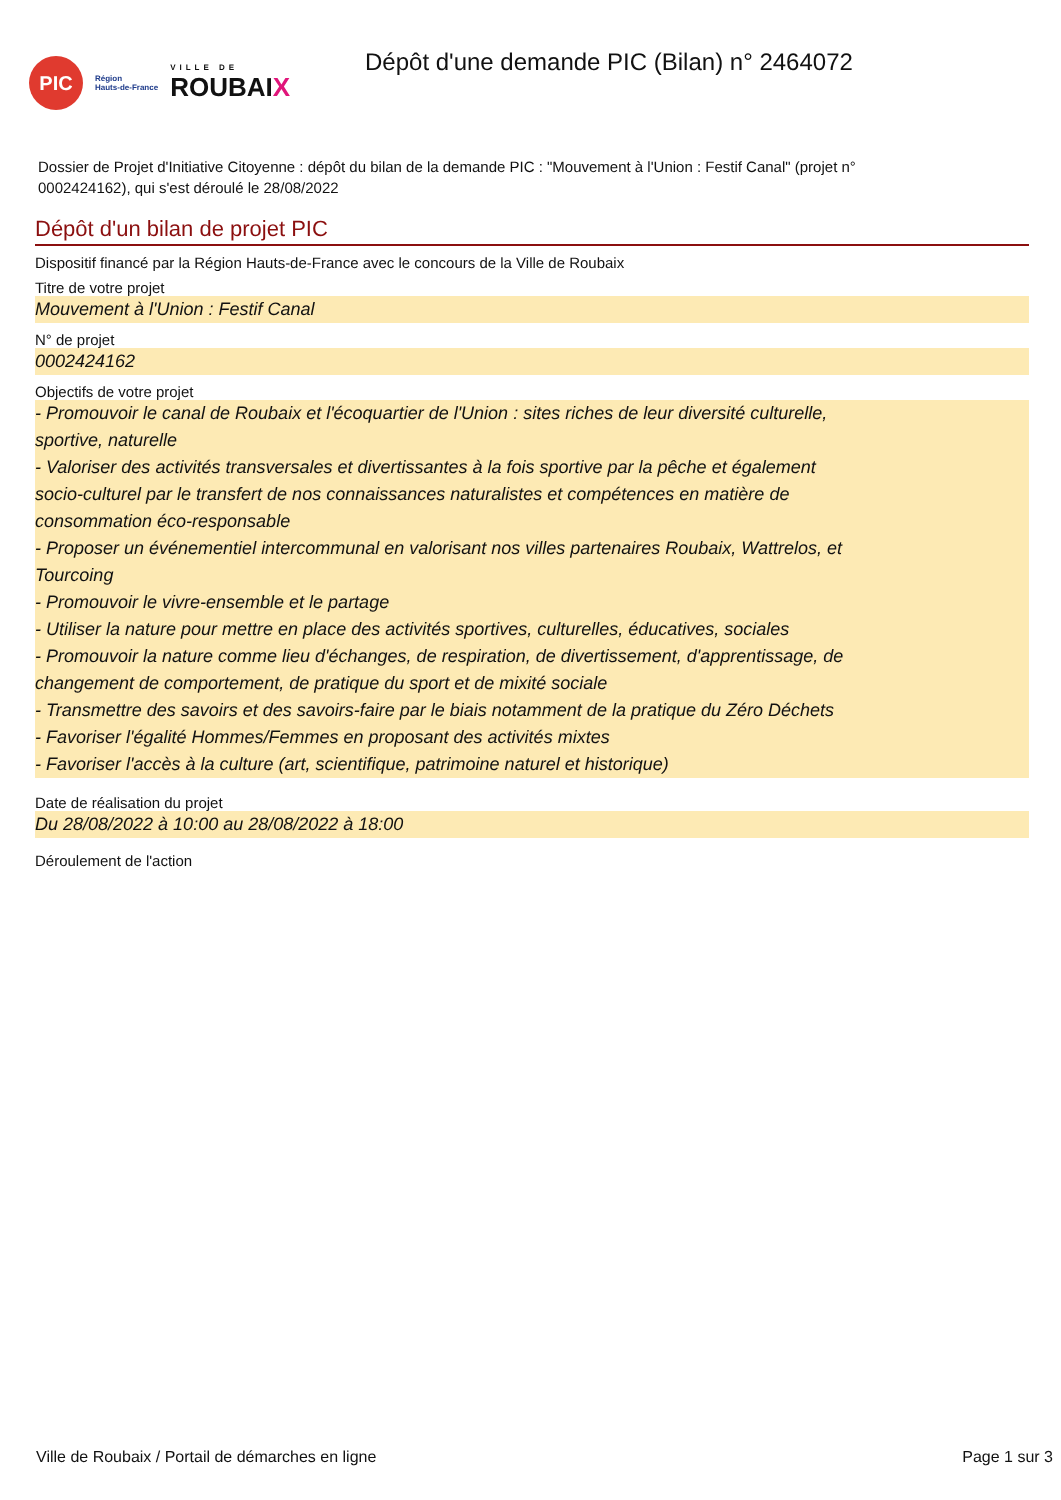PIC
Région
Hauts-de-France
VILLE DE
ROUBAIX
Dépôt d'une demande PIC (Bilan) n° 2464072
Dossier de Projet d'Initiative Citoyenne : dépôt du bilan de la demande PIC : "Mouvement à l'Union : Festif Canal" (projet n° 0002424162), qui s'est déroulé le 28/08/2022
Dépôt d'un bilan de projet PIC
Dispositif financé par la Région Hauts-de-France avec le concours de la Ville de Roubaix
Titre de votre projet
Mouvement à l'Union : Festif Canal
N° de projet
0002424162
Objectifs de votre projet
- Promouvoir le canal de Roubaix et l'écoquartier de l'Union : sites riches de leur diversité culturelle,
sportive, naturelle
- Valoriser des activités transversales et divertissantes à la fois sportive par la pêche et également
socio-culturel par le transfert de nos connaissances naturalistes et compétences en matière de
consommation éco-responsable
- Proposer un événementiel intercommunal en valorisant nos villes partenaires Roubaix, Wattrelos, et
Tourcoing
- Promouvoir le vivre-ensemble et le partage
- Utiliser la nature pour mettre en place des activités sportives, culturelles, éducatives, sociales
- Promouvoir la nature comme lieu d'échanges, de respiration, de divertissement, d'apprentissage, de
changement de comportement, de pratique du sport et de mixité sociale
- Transmettre des savoirs et des savoirs-faire par le biais notamment de la pratique du Zéro Déchets
- Favoriser l'égalité Hommes/Femmes en proposant des activités mixtes
- Favoriser l'accès à la culture (art, scientifique, patrimoine naturel et historique)
Date de réalisation du projet
Du 28/08/2022 à 10:00 au 28/08/2022 à 18:00
Déroulement de l'action
Ville de Roubaix / Portail de démarches en ligne Page 1 sur 3